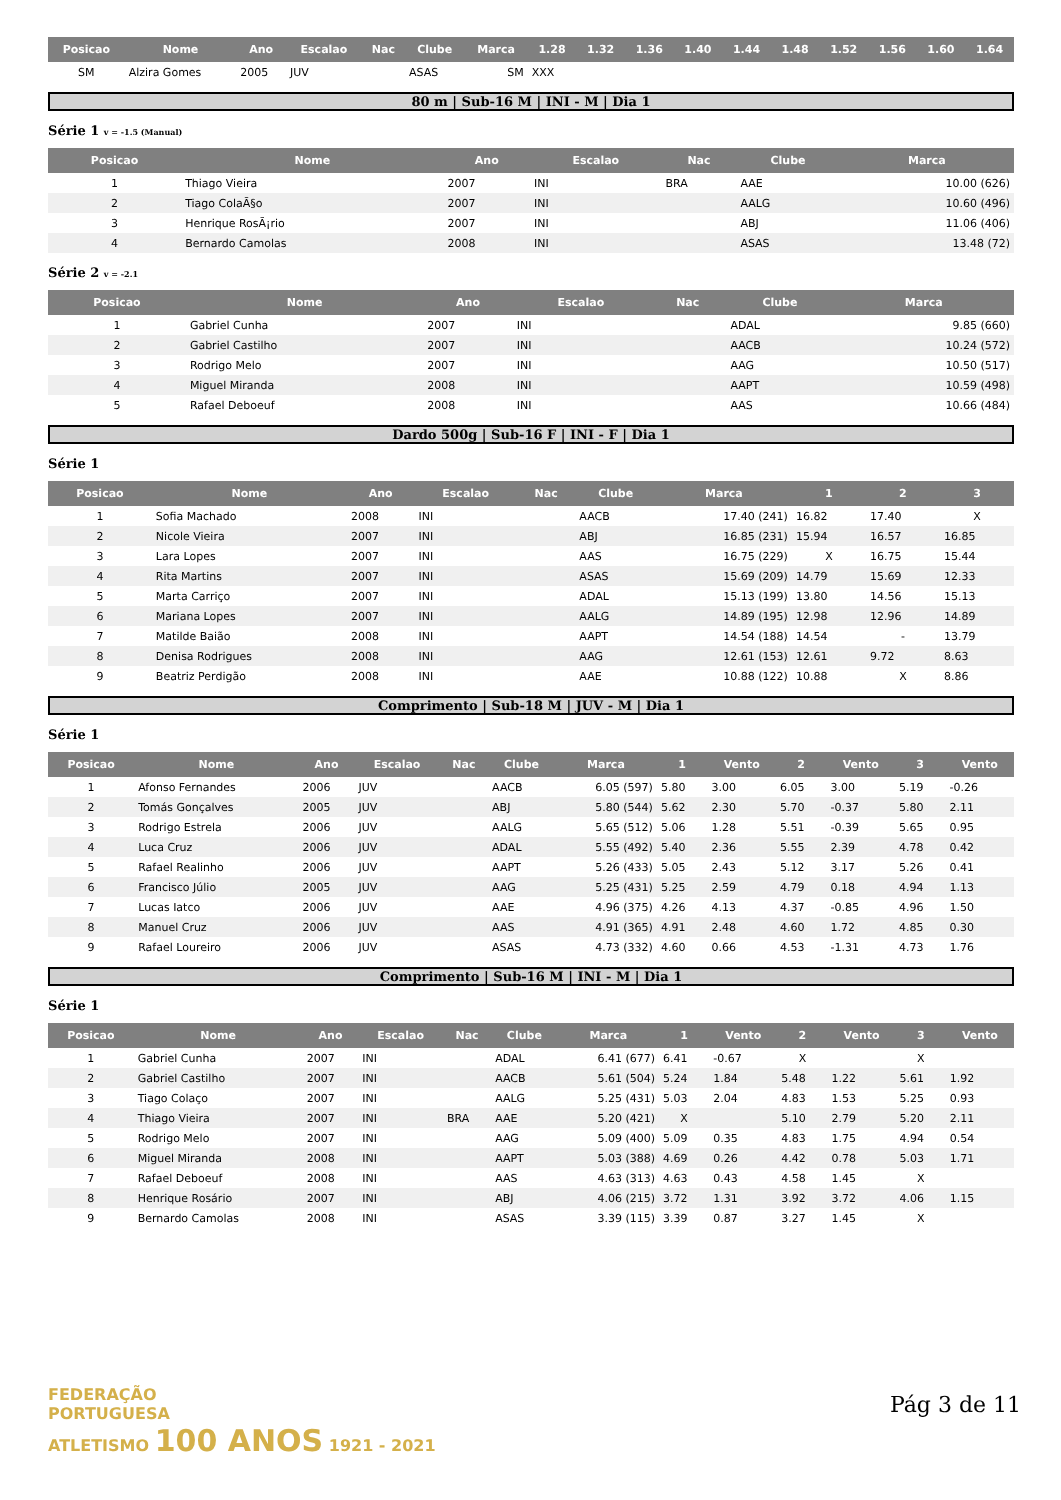| Posicao | Nome | Ano | Escalao | Nac | Clube | Marca | 1.28 | 1.32 | 1.36 | 1.40 | 1.44 | 1.48 | 1.52 | 1.56 | 1.60 | 1.64 |
| --- | --- | --- | --- | --- | --- | --- | --- | --- | --- | --- | --- | --- | --- | --- | --- | --- |
| SM | Alzira Gomes | 2005 | JUV | | ASAS | SM | XXX | | | | | | | | | |
80 m | Sub-16 M | INI - M | Dia 1
Série 1 v = -1.5 (Manual)
| Posicao | Nome | Ano | Escalao | Nac | Clube | Marca |
| --- | --- | --- | --- | --- | --- | --- |
| 1 | Thiago Vieira | 2007 | INI | BRA | AAE | 10.00 (626) |
| 2 | Tiago ColaÃ§o | 2007 | INI | | AALG | 10.60 (496) |
| 3 | Henrique RosÃ¡rio | 2007 | INI | | ABJ | 11.06 (406) |
| 4 | Bernardo Camolas | 2008 | INI | | ASAS | 13.48 (72) |
Série 2 v = -2.1
| Posicao | Nome | Ano | Escalao | Nac | Clube | Marca |
| --- | --- | --- | --- | --- | --- | --- |
| 1 | Gabriel Cunha | 2007 | INI | | ADAL | 9.85 (660) |
| 2 | Gabriel Castilho | 2007 | INI | | AACB | 10.24 (572) |
| 3 | Rodrigo Melo | 2007 | INI | | AAG | 10.50 (517) |
| 4 | Miguel Miranda | 2008 | INI | | AAPT | 10.59 (498) |
| 5 | Rafael Deboeuf | 2008 | INI | | AAS | 10.66 (484) |
Dardo 500g | Sub-16 F | INI - F | Dia 1
Série 1
| Posicao | Nome | Ano | Escalao | Nac | Clube | Marca | 1 | 2 | 3 |
| --- | --- | --- | --- | --- | --- | --- | --- | --- | --- |
| 1 | Sofia Machado | 2008 | INI | | AACB | 17.40 (241) | 16.82 | 17.40 | X |
| 2 | Nicole Vieira | 2007 | INI | | ABJ | 16.85 (231) | 15.94 | 16.57 | 16.85 |
| 3 | Lara Lopes | 2007 | INI | | AAS | 16.75 (229) | X | 16.75 | 15.44 |
| 4 | Rita Martins | 2007 | INI | | ASAS | 15.69 (209) | 14.79 | 15.69 | 12.33 |
| 5 | Marta Carriço | 2007 | INI | | ADAL | 15.13 (199) | 13.80 | 14.56 | 15.13 |
| 6 | Mariana Lopes | 2007 | INI | | AALG | 14.89 (195) | 12.98 | 12.96 | 14.89 |
| 7 | Matilde Baião | 2008 | INI | | AAPT | 14.54 (188) | 14.54 | - | 13.79 |
| 8 | Denisa Rodrigues | 2008 | INI | | AAG | 12.61 (153) | 12.61 | 9.72 | 8.63 |
| 9 | Beatriz Perdigão | 2008 | INI | | AAE | 10.88 (122) | 10.88 | X | 8.86 |
Comprimento | Sub-18 M | JUV - M | Dia 1
Série 1
| Posicao | Nome | Ano | Escalao | Nac | Clube | Marca | 1 | Vento | 2 | Vento | 3 | Vento |
| --- | --- | --- | --- | --- | --- | --- | --- | --- | --- | --- | --- | --- |
| 1 | Afonso Fernandes | 2006 | JUV | | AACB | 6.05 (597) | 5.80 | 3.00 | 6.05 | 3.00 | 5.19 | -0.26 |
| 2 | Tomás Gonçalves | 2005 | JUV | | ABJ | 5.80 (544) | 5.62 | 2.30 | 5.70 | -0.37 | 5.80 | 2.11 |
| 3 | Rodrigo Estrela | 2006 | JUV | | AALG | 5.65 (512) | 5.06 | 1.28 | 5.51 | -0.39 | 5.65 | 0.95 |
| 4 | Luca Cruz | 2006 | JUV | | ADAL | 5.55 (492) | 5.40 | 2.36 | 5.55 | 2.39 | 4.78 | 0.42 |
| 5 | Rafael Realinho | 2006 | JUV | | AAPT | 5.26 (433) | 5.05 | 2.43 | 5.12 | 3.17 | 5.26 | 0.41 |
| 6 | Francisco Júlio | 2005 | JUV | | AAG | 5.25 (431) | 5.25 | 2.59 | 4.79 | 0.18 | 4.94 | 1.13 |
| 7 | Lucas Iatco | 2006 | JUV | | AAE | 4.96 (375) | 4.26 | 4.13 | 4.37 | -0.85 | 4.96 | 1.50 |
| 8 | Manuel Cruz | 2006 | JUV | | AAS | 4.91 (365) | 4.91 | 2.48 | 4.60 | 1.72 | 4.85 | 0.30 |
| 9 | Rafael Loureiro | 2006 | JUV | | ASAS | 4.73 (332) | 4.60 | 0.66 | 4.53 | -1.31 | 4.73 | 1.76 |
Comprimento | Sub-16 M | INI - M | Dia 1
Série 1
| Posicao | Nome | Ano | Escalao | Nac | Clube | Marca | 1 | Vento | 2 | Vento | 3 | Vento |
| --- | --- | --- | --- | --- | --- | --- | --- | --- | --- | --- | --- | --- |
| 1 | Gabriel Cunha | 2007 | INI | | ADAL | 6.41 (677) | 6.41 | -0.67 | X | | X | |
| 2 | Gabriel Castilho | 2007 | INI | | AACB | 5.61 (504) | 5.24 | 1.84 | 5.48 | 1.22 | 5.61 | 1.92 |
| 3 | Tiago Colaço | 2007 | INI | | AALG | 5.25 (431) | 5.03 | 2.04 | 4.83 | 1.53 | 5.25 | 0.93 |
| 4 | Thiago Vieira | 2007 | INI | BRA | AAE | 5.20 (421) | X | | 5.10 | 2.79 | 5.20 | 2.11 |
| 5 | Rodrigo Melo | 2007 | INI | | AAG | 5.09 (400) | 5.09 | 0.35 | 4.83 | 1.75 | 4.94 | 0.54 |
| 6 | Miguel Miranda | 2008 | INI | | AAPT | 5.03 (388) | 4.69 | 0.26 | 4.42 | 0.78 | 5.03 | 1.71 |
| 7 | Rafael Deboeuf | 2008 | INI | | AAS | 4.63 (313) | 4.63 | 0.43 | 4.58 | 1.45 | X | |
| 8 | Henrique Rosário | 2007 | INI | | ABJ | 4.06 (215) | 3.72 | 1.31 | 3.92 | 3.72 | 4.06 | 1.15 |
| 9 | Bernardo Camolas | 2008 | INI | | ASAS | 3.39 (115) | 3.39 | 0.87 | 3.27 | 1.45 | X | |
FEDERAÇÃO
PORTUGUESA
ATLETISMO 100 ANOS 1921 - 2021
Pág 3 de 11